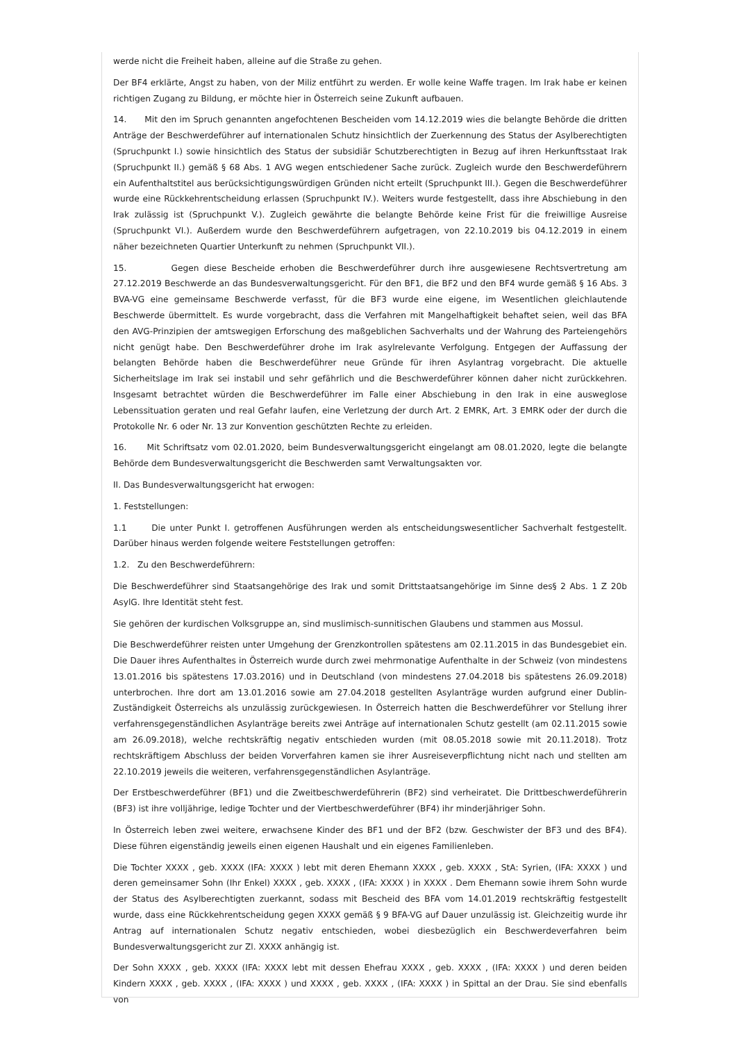werde nicht die Freiheit haben, alleine auf die Straße zu gehen.
Der BF4 erklärte, Angst zu haben, von der Miliz entführt zu werden. Er wolle keine Waffe tragen. Im Irak habe er keinen richtigen Zugang zu Bildung, er möchte hier in Österreich seine Zukunft aufbauen.
14. Mit den im Spruch genannten angefochtenen Bescheiden vom 14.12.2019 wies die belangte Behörde die dritten Anträge der Beschwerdeführer auf internationalen Schutz hinsichtlich der Zuerkennung des Status der Asylberechtigten (Spruchpunkt I.) sowie hinsichtlich des Status der subsidiär Schutzberechtigten in Bezug auf ihren Herkunftsstaat Irak (Spruchpunkt II.) gemäß § 68 Abs. 1 AVG wegen entschiedener Sache zurück. Zugleich wurde den Beschwerdeführern ein Aufenthaltstitel aus berücksichtigungswürdigen Gründen nicht erteilt (Spruchpunkt III.). Gegen die Beschwerdeführer wurde eine Rückkehrentscheidung erlassen (Spruchpunkt IV.). Weiters wurde festgestellt, dass ihre Abschiebung in den Irak zulässig ist (Spruchpunkt V.). Zugleich gewährte die belangte Behörde keine Frist für die freiwillige Ausreise (Spruchpunkt VI.). Außerdem wurde den Beschwerdeführern aufgetragen, von 22.10.2019 bis 04.12.2019 in einem näher bezeichneten Quartier Unterkunft zu nehmen (Spruchpunkt VII.).
15. Gegen diese Bescheide erhoben die Beschwerdeführer durch ihre ausgewiesene Rechtsvertretung am 27.12.2019 Beschwerde an das Bundesverwaltungsgericht. Für den BF1, die BF2 und den BF4 wurde gemäß § 16 Abs. 3 BVA-VG eine gemeinsame Beschwerde verfasst, für die BF3 wurde eine eigene, im Wesentlichen gleichlautende Beschwerde übermittelt. Es wurde vorgebracht, dass die Verfahren mit Mangelhaftigkeit behaftet seien, weil das BFA den AVG-Prinzipien der amtswegigen Erforschung des maßgeblichen Sachverhalts und der Wahrung des Parteiengehörs nicht genügt habe. Den Beschwerdeführer drohe im Irak asylrelevante Verfolgung. Entgegen der Auffassung der belangten Behörde haben die Beschwerdeführer neue Gründe für ihren Asylantrag vorgebracht. Die aktuelle Sicherheitslage im Irak sei instabil und sehr gefährlich und die Beschwerdeführer können daher nicht zurückkehren. Insgesamt betrachtet würden die Beschwerdeführer im Falle einer Abschiebung in den Irak in eine ausweglose Lebenssituation geraten und real Gefahr laufen, eine Verletzung der durch Art. 2 EMRK, Art. 3 EMRK oder der durch die Protokolle Nr. 6 oder Nr. 13 zur Konvention geschützten Rechte zu erleiden.
16. Mit Schriftsatz vom 02.01.2020, beim Bundesverwaltungsgericht eingelangt am 08.01.2020, legte die belangte Behörde dem Bundesverwaltungsgericht die Beschwerden samt Verwaltungsakten vor.
II. Das Bundesverwaltungsgericht hat erwogen:
1. Feststellungen:
1.1 Die unter Punkt I. getroffenen Ausführungen werden als entscheidungswesentlicher Sachverhalt festgestellt. Darüber hinaus werden folgende weitere Feststellungen getroffen:
1.2. Zu den Beschwerdeführern:
Die Beschwerdeführer sind Staatsangehörige des Irak und somit Drittstaatsangehörige im Sinne des§ 2 Abs. 1 Z 20b AsylG. Ihre Identität steht fest.
Sie gehören der kurdischen Volksgruppe an, sind muslimisch-sunnitischen Glaubens und stammen aus Mossul.
Die Beschwerdeführer reisten unter Umgehung der Grenzkontrollen spätestens am 02.11.2015 in das Bundesgebiet ein. Die Dauer ihres Aufenthaltes in Österreich wurde durch zwei mehrmonatige Aufenthalte in der Schweiz (von mindestens 13.01.2016 bis spätestens 17.03.2016) und in Deutschland (von mindestens 27.04.2018 bis spätestens 26.09.2018) unterbrochen. Ihre dort am 13.01.2016 sowie am 27.04.2018 gestellten Asylanträge wurden aufgrund einer Dublin-Zuständigkeit Österreichs als unzulässig zurückgewiesen. In Österreich hatten die Beschwerdeführer vor Stellung ihrer verfahrensgegenständlichen Asylanträge bereits zwei Anträge auf internationalen Schutz gestellt (am 02.11.2015 sowie am 26.09.2018), welche rechtskräftig negativ entschieden wurden (mit 08.05.2018 sowie mit 20.11.2018). Trotz rechtskräftigem Abschluss der beiden Vorverfahren kamen sie ihrer Ausreiseverpflichtung nicht nach und stellten am 22.10.2019 jeweils die weiteren, verfahrensgegenständlichen Asylanträge.
Der Erstbeschwerdeführer (BF1) und die Zweitbeschwerdeführerin (BF2) sind verheiratet. Die Drittbeschwerdeführerin (BF3) ist ihre volljährige, ledige Tochter und der Viertbeschwerdeführer (BF4) ihr minderjähriger Sohn.
In Österreich leben zwei weitere, erwachsene Kinder des BF1 und der BF2 (bzw. Geschwister der BF3 und des BF4). Diese führen eigenständig jeweils einen eigenen Haushalt und ein eigenes Familienleben.
Die Tochter XXXX , geb. XXXX (IFA: XXXX ) lebt mit deren Ehemann XXXX , geb. XXXX , StA: Syrien, (IFA: XXXX ) und deren gemeinsamer Sohn (Ihr Enkel) XXXX , geb. XXXX , (IFA: XXXX ) in XXXX . Dem Ehemann sowie ihrem Sohn wurde der Status des Asylberechtigten zuerkannt, sodass mit Bescheid des BFA vom 14.01.2019 rechtskräftig festgestellt wurde, dass eine Rückkehrentscheidung gegen XXXX gemäß § 9 BFA-VG auf Dauer unzulässig ist. Gleichzeitig wurde ihr Antrag auf internationalen Schutz negativ entschieden, wobei diesbezüglich ein Beschwerdeverfahren beim Bundesverwaltungsgericht zur Zl. XXXX anhängig ist.
Der Sohn XXXX , geb. XXXX (IFA: XXXX lebt mit dessen Ehefrau XXXX , geb. XXXX , (IFA: XXXX ) und deren beiden Kindern XXXX , geb. XXXX , (IFA: XXXX ) und XXXX , geb. XXXX , (IFA: XXXX ) in Spittal an der Drau. Sie sind ebenfalls von